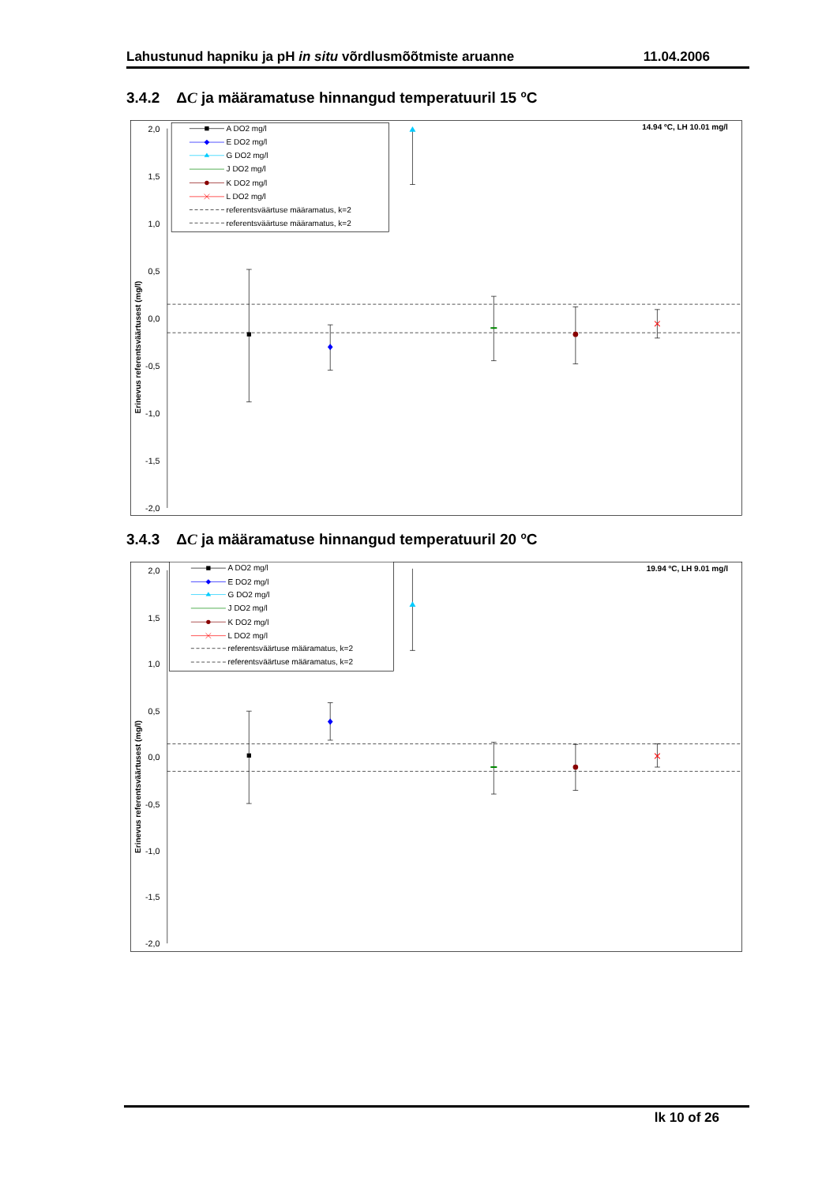Lahustunud hapniku ja pH in situ võrdlusmõõtmiste aruanne 11.04.2006
3.4.2 ΔC ja määramatuse hinnangud temperatuuril 15 <sup>o</sup>C
2,0
1,5
1,0
0,5
0,0
-0,5
-1,0
-1,5
-2,0
Erinevus referentsväärtusest (mg/l)
14.94 ºC, LH 10.01 mg/l
A DO2 mg/l
E DO2 mg/l
G DO2 mg/l
J DO2 mg/l
K DO2 mg/l
L DO2 mg/l
referentsväärtuse määramatus, k=2
referentsväärtuse määramatus, k=2
3.4.3 ΔC ja määramatuse hinnangud temperatuuril 20 <sup>o</sup>C
2,0
1,5
1,0
0,5
0,0
-0,5
-1,0
-1,5
-2,0
Erinevus referentsväärtusest (mg/l)
19.94 ºC, LH 9.01 mg/l
A DO2 mg/l
E DO2 mg/l
G DO2 mg/l
J DO2 mg/l
K DO2 mg/l
L DO2 mg/l
referentsväärtuse määramatus, k=2
referentsväärtuse määramatus, k=2
lk 10 of 26